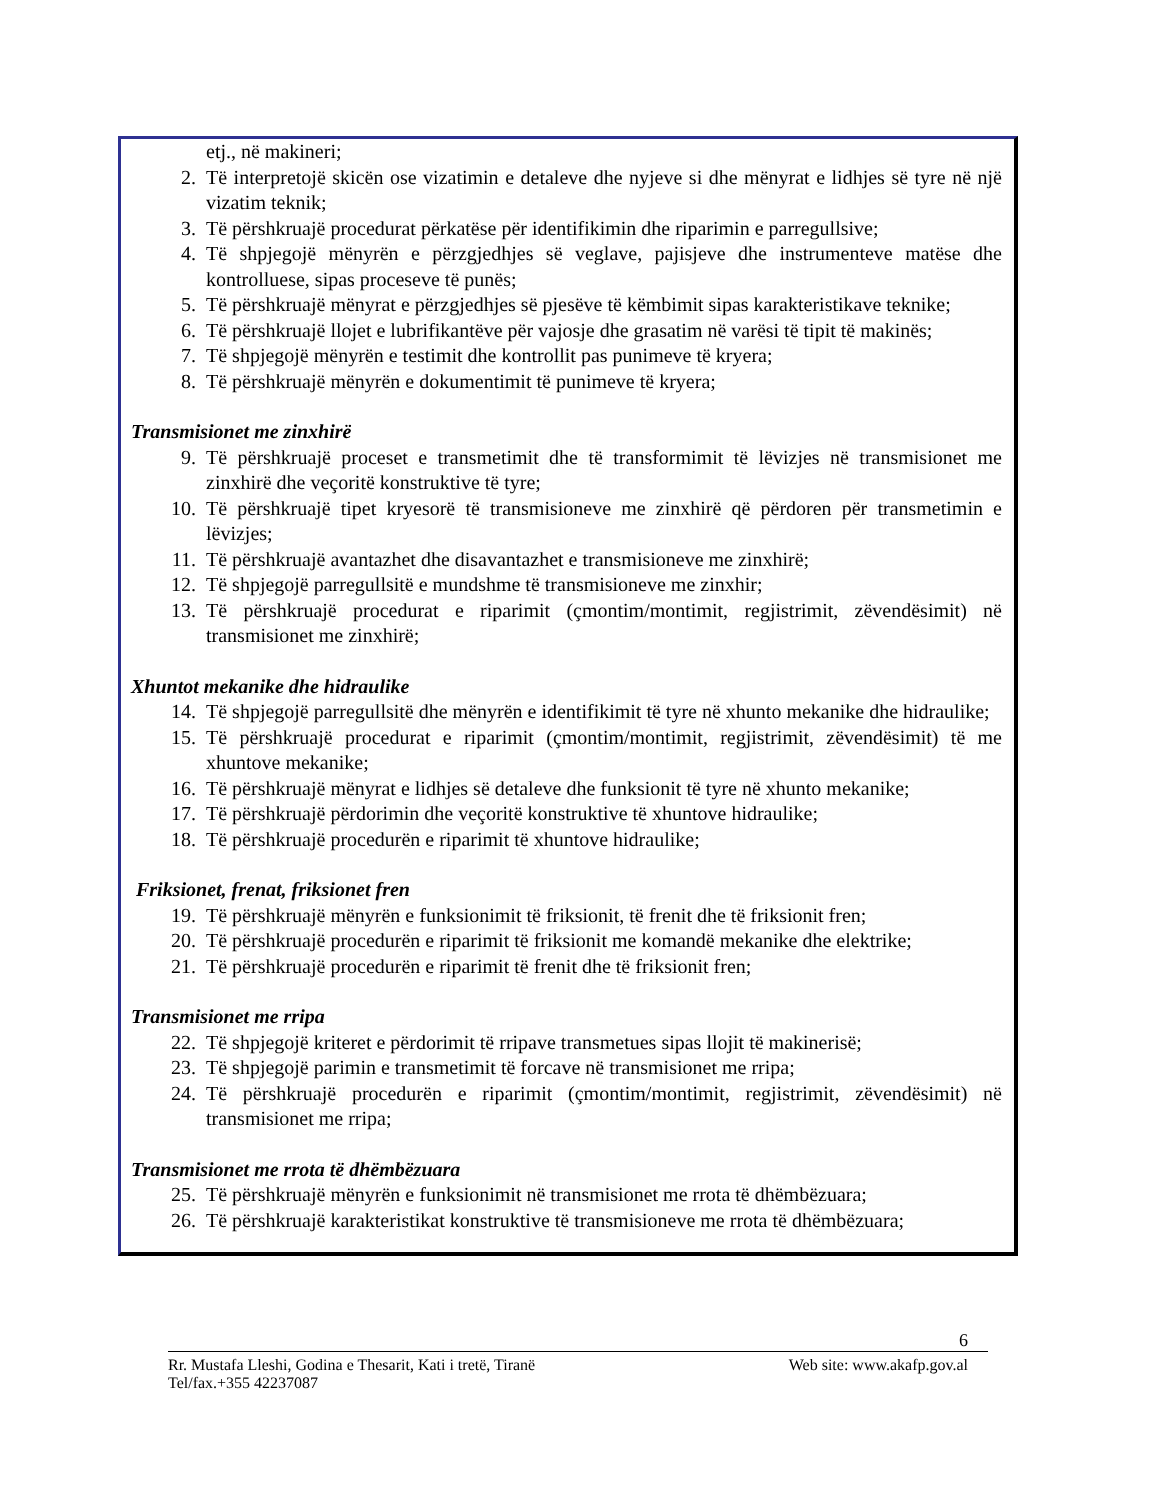etj., në makineri;
2. Të interpretojë skicën ose vizatimin e detaleve dhe nyjeve si dhe mënyrat e lidhjes së tyre në një vizatim teknik;
3. Të përshkruajë procedurat përkatëse për identifikimin dhe riparimin e parregullsive;
4. Të shpjegojë mënyrën e përzgjedhjes së veglave, pajisjeve dhe instrumenteve matëse dhe kontrolluese, sipas proceseve të punës;
5. Të përshkruajë mënyrat e përzgjedhjes së pjesëve të këmbimit sipas karakteristikave teknike;
6. Të përshkruajë llojet e lubrifikantëve për vajosje dhe grasatim në varësi të tipit të makinës;
7. Të shpjegojë mënyrën e testimit dhe kontrollit pas punimeve të kryera;
8. Të përshkruajë mënyrën e dokumentimit të punimeve të kryera;
Transmisionet me zinxhirë
9. Të përshkruajë proceset e transmetimit dhe të transformimit të lëvizjes në transmisionet me zinxhirë dhe veçoritë konstruktive të tyre;
10. Të përshkruajë tipet kryesorë të transmisioneve me zinxhirë që përdoren për transmetimin e lëvizjes;
11. Të përshkruajë avantazhet dhe disavantazhet e transmisioneve me zinxhirë;
12. Të shpjegojë parregullsitë e mundshme të transmisioneve me zinxhir;
13. Të përshkruajë procedurat e riparimit (çmontim/montimit, regjistrimit, zëvendësimit) në transmisionet me zinxhirë;
Xhuntot mekanike dhe hidraulike
14. Të shpjegojë parregullsitë dhe mënyrën e identifikimit të tyre në xhunto mekanike dhe hidraulike;
15. Të përshkruajë procedurat e riparimit (çmontim/montimit, regjistrimit, zëvendësimit) të me xhuntove mekanike;
16. Të përshkruajë mënyrat e lidhjes së detaleve dhe funksionit të tyre në xhunto mekanike;
17. Të përshkruajë përdorimin dhe veçoritë konstruktive të xhuntove hidraulike;
18. Të përshkruajë procedurën e riparimit të xhuntove hidraulike;
Friksionet, frenat, friksionet fren
19. Të përshkruajë mënyrën e funksionimit të friksionit, të frenit dhe të friksionit fren;
20. Të përshkruajë procedurën e riparimit të friksionit me komandë mekanike dhe elektrike;
21. Të përshkruajë procedurën e riparimit të frenit dhe të friksionit fren;
Transmisionet me rripa
22. Të shpjegojë kriteret e përdorimit të rripave transmetues sipas llojit të makinerisë;
23. Të shpjegojë parimin e transmetimit të forcave në transmisionet me rripa;
24. Të përshkruajë procedurën e riparimit (çmontim/montimit, regjistrimit, zëvendësimit) në transmisionet me rripa;
Transmisionet me rrota të dhëmbëzuara
25. Të përshkruajë mënyrën e funksionimit në transmisionet me rrota të dhëmbëzuara;
26. Të përshkruajë karakteristikat konstruktive të transmisioneve me rrota të dhëmbëzuara;
6
Rr. Mustafa Lleshi, Godina e Thesarit, Kati i tretë, Tiranë Web site: www.akafp.gov.al
Tel/fax.+355 42237087